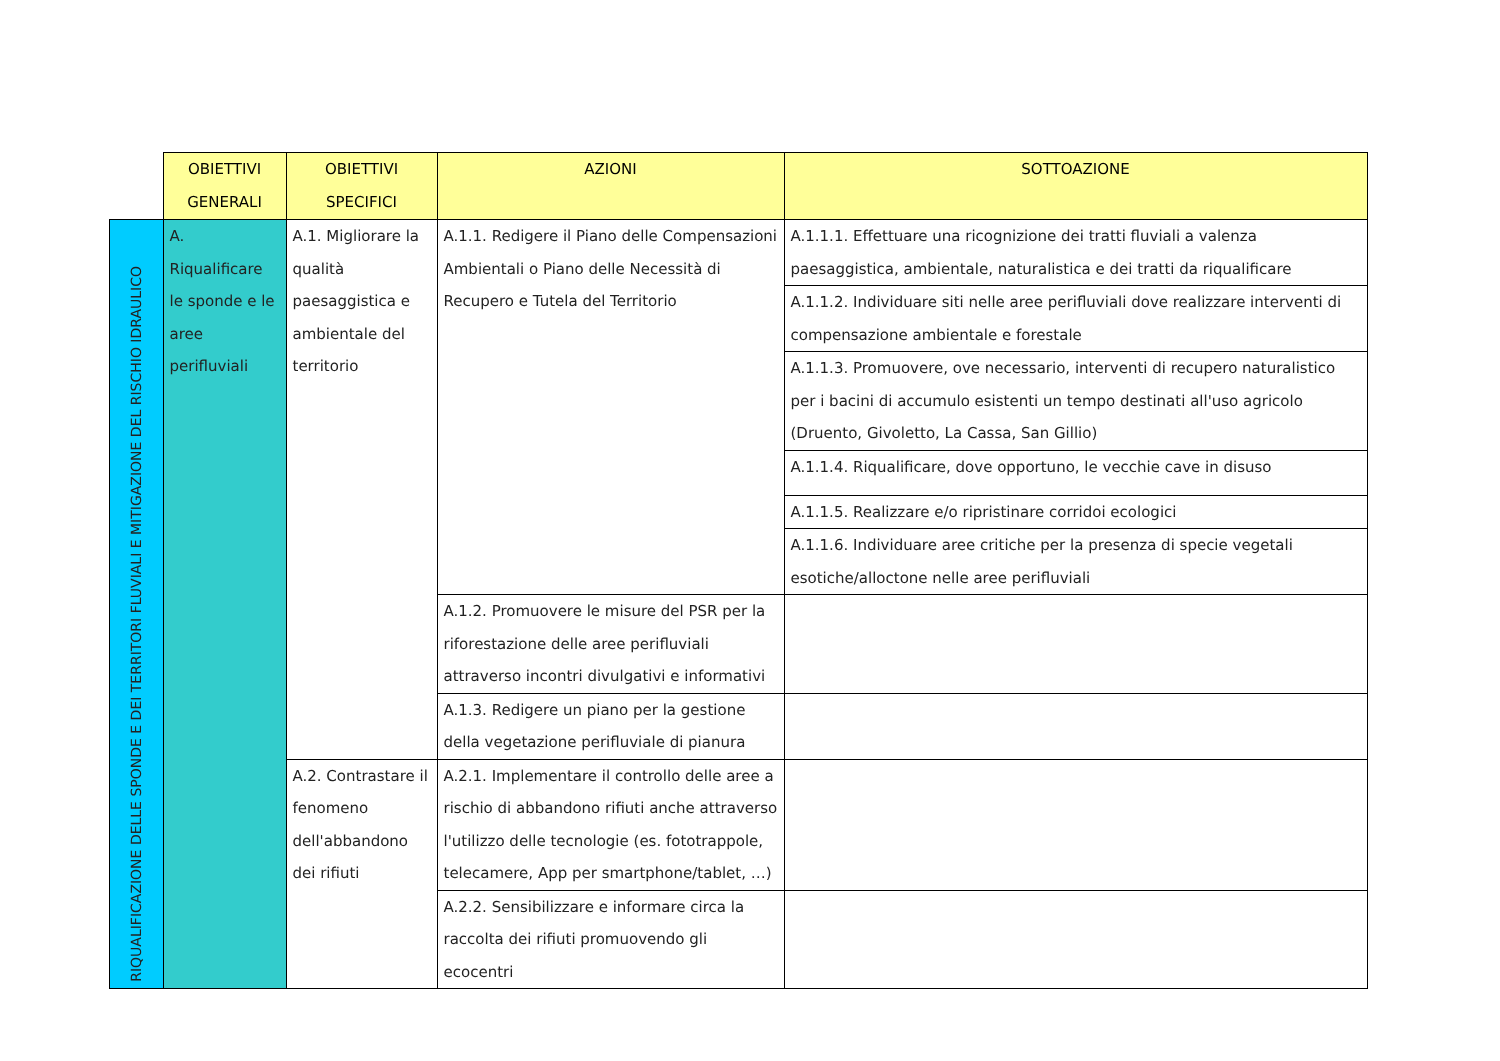| | OBIETTIVI GENERALI | OBIETTIVI SPECIFICI | AZIONI | SOTTOAZIONE |
| --- | --- | --- | --- | --- |
| RIQUALIFICAZIONE DELLE SPONDE E DEI TERRITORI FLUVIALI E MITIGAZIONE DEL RISCHIO IDRAULICO | A. Riqualificare le sponde e le aree perifluviali | A.1. Migliorare la qualità paesaggistica e ambientale del territorio | A.1.1. Redigere il Piano delle Compensazioni Ambientali o Piano delle Necessità di Recupero e Tutela del Territorio | A.1.1.1. Effettuare una ricognizione dei tratti fluviali a valenza paesaggistica, ambientale, naturalistica e dei tratti da riqualificare |
| | | | | A.1.1.2. Individuare siti nelle aree perifluviali dove realizzare interventi di compensazione ambientale e forestale |
| | | | | A.1.1.3. Promuovere, ove necessario, interventi di recupero naturalistico per i bacini di accumulo esistenti un tempo destinati all'uso agricolo (Druento, Givoletto, La Cassa, San Gillio) |
| | | | | A.1.1.4. Riqualificare, dove opportuno, le vecchie cave in disuso |
| | | | | A.1.1.5. Realizzare e/o ripristinare corridoi ecologici |
| | | | | A.1.1.6. Individuare aree critiche per la presenza di specie vegetali esotiche/alloctone nelle aree perifluviali |
| | | | A.1.2. Promuovere le misure del PSR per la riforestazione delle aree perifluviali attraverso incontri divulgativi e informativi | |
| | | | A.1.3. Redigere un piano per la gestione della vegetazione perifluviale di pianura | |
| | | A.2. Contrastare il fenomeno dell'abbandono dei rifiuti | A.2.1. Implementare il controllo delle aree a rischio di abbandono rifiuti anche attraverso l'utilizzo delle tecnologie (es. fototrappole, telecamere, App per smartphone/tablet, …) | |
| | | | A.2.2. Sensibilizzare e informare circa la raccolta dei rifiuti promuovendo gli ecocentri | |